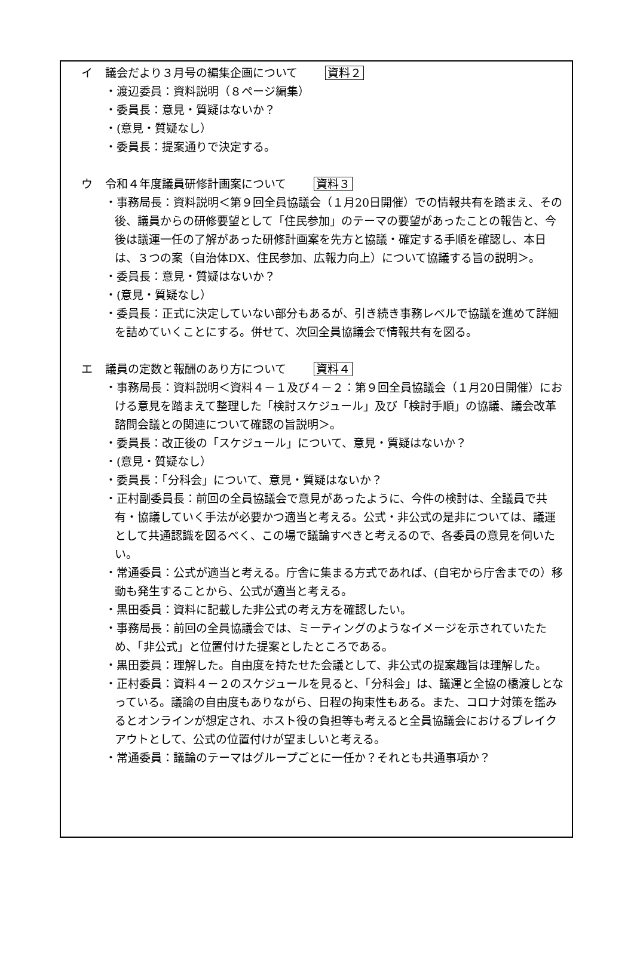イ 議会だより３月号の編集企画について 資料２
・渡辺委員：資料説明（８ページ編集）
・委員長：意見・質疑はないか？
・(意見・質疑なし）
・委員長：提案通りで決定する。
ウ 令和４年度議員研修計画案について 資料３
・事務局長：資料説明＜第９回全員協議会（１月20日開催）での情報共有を踏まえ、その後、議員からの研修要望として「住民参加」のテーマの要望があったことの報告と、今後は議運一任の了解があった研修計画案を先方と協議・確定する手順を確認し、本日は、３つの案（自治体DX、住民参加、広報力向上）について協議する旨の説明＞。
・委員長：意見・質疑はないか？
・(意見・質疑なし）
・委員長：正式に決定していない部分もあるが、引き続き事務レベルで協議を進めて詳細を詰めていくことにする。併せて、次回全員協議会で情報共有を図る。
エ 議員の定数と報酬のあり方について 資料４
・事務局長：資料説明＜資料４－１及び４－２：第９回全員協議会（１月20日開催）における意見を踏まえて整理した「検討スケジュール」及び「検討手順」の協議、議会改革諮問会議との関連について確認の旨説明＞。
・委員長：改正後の「スケジュール」について、意見・質疑はないか？
・(意見・質疑なし）
・委員長：「分科会」について、意見・質疑はないか？
・正村副委員長：前回の全員協議会で意見があったように、今件の検討は、全議員で共有・協議していく手法が必要かつ適当と考える。公式・非公式の是非については、議運として共通認識を図るべく、この場で議論すべきと考えるので、各委員の意見を伺いたい。
・常通委員：公式が適当と考える。庁舎に集まる方式であれば、(自宅から庁舎までの）移動も発生することから、公式が適当と考える。
・黒田委員：資料に記載した非公式の考え方を確認したい。
・事務局長：前回の全員協議会では、ミーティングのようなイメージを示されていたため、「非公式」と位置付けた提案としたところである。
・黒田委員：理解した。自由度を持たせた会議として、非公式の提案趣旨は理解した。
・正村委員：資料４－２のスケジュールを見ると、「分科会」は、議運と全協の橋渡しとなっている。議論の自由度もありながら、日程の拘束性もある。また、コロナ対策を鑑みるとオンラインが想定され、ホスト役の負担等も考えると全員協議会におけるブレイクアウトとして、公式の位置付けが望ましいと考える。
・常通委員：議論のテーマはグループごとに一任か？それとも共通事項か？